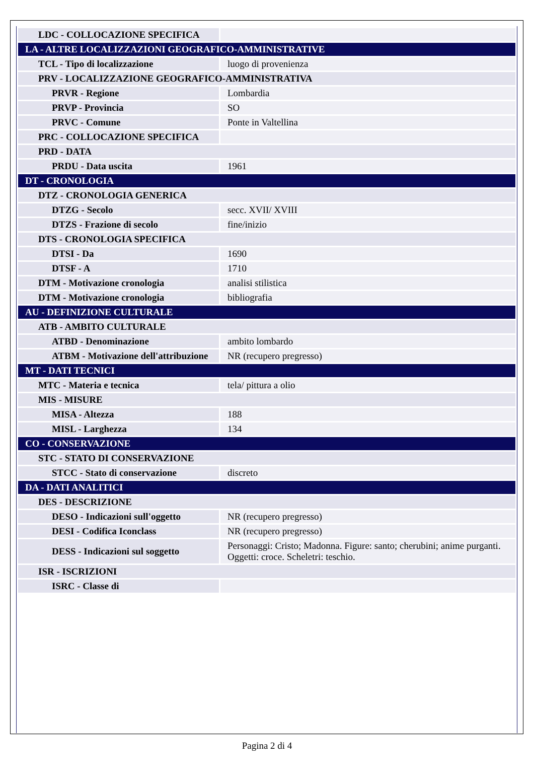| LDC - COLLOCAZIONE SPECIFICA | |
| LA - ALTRE LOCALIZZAZIONI GEOGRAFICO-AMMINISTRATIVE | |
| TCL - Tipo di localizzazione | luogo di provenienza |
| PRV - LOCALIZZAZIONE GEOGRAFICO-AMMINISTRATIVA | |
| PRVR - Regione | Lombardia |
| PRVP - Provincia | SO |
| PRVC - Comune | Ponte in Valtellina |
| PRC - COLLOCAZIONE SPECIFICA | |
| PRD - DATA | |
| PRDU - Data uscita | 1961 |
| DT - CRONOLOGIA | |
| DTZ - CRONOLOGIA GENERICA | |
| DTZG - Secolo | secc. XVII/ XVIII |
| DTZS - Frazione di secolo | fine/inizio |
| DTS - CRONOLOGIA SPECIFICA | |
| DTSI - Da | 1690 |
| DTSF - A | 1710 |
| DTM - Motivazione cronologia | analisi stilistica |
| DTM - Motivazione cronologia | bibliografia |
| AU - DEFINIZIONE CULTURALE | |
| ATB - AMBITO CULTURALE | |
| ATBD - Denominazione | ambito lombardo |
| ATBM - Motivazione dell'attribuzione | NR (recupero pregresso) |
| MT - DATI TECNICI | |
| MTC - Materia e tecnica | tela/ pittura a olio |
| MIS - MISURE | |
| MISA - Altezza | 188 |
| MISL - Larghezza | 134 |
| CO - CONSERVAZIONE | |
| STC - STATO DI CONSERVAZIONE | |
| STCC - Stato di conservazione | discreto |
| DA - DATI ANALITICI | |
| DES - DESCRIZIONE | |
| DESO - Indicazioni sull'oggetto | NR (recupero pregresso) |
| DESI - Codifica Iconclass | NR (recupero pregresso) |
| DESS - Indicazioni sul soggetto | Personaggi: Cristo; Madonna. Figure: santo; cherubini; anime purganti. Oggetti: croce. Scheletri: teschio. |
| ISR - ISCRIZIONI | |
| ISRC - Classe di | |
Pagina 2 di 4